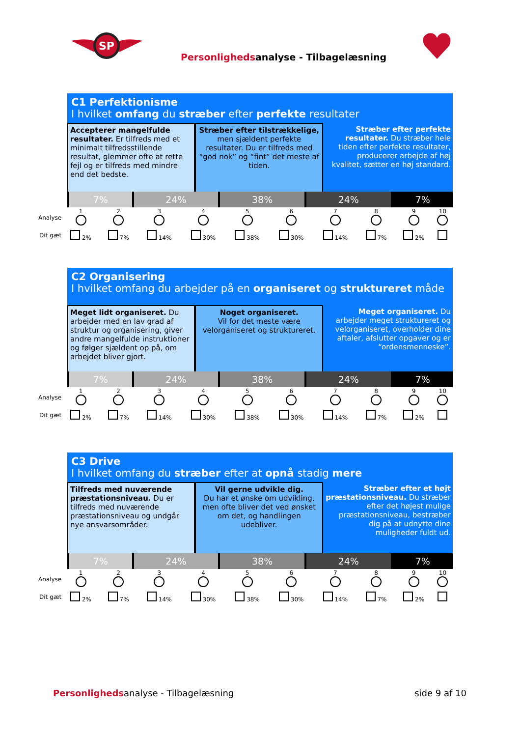SP
Personlighedsanalyse - Tilbagelæsning
C1 Perfektionisme
I hvilket omfang du stræber efter perfekte resultater
Accepterer mangelfulde resultater. Er tilfreds med et minimalt tilfredsstillende resultat, glemmer ofte at rette fejl og er tilfreds med mindre end det bedste.
Stræber efter tilstrækkelige, men sjældent perfekte resultater. Du er tilfreds med “god nok” og “fint” det meste af tiden.
Stræber efter perfekte resultater. Du stræber hele tiden efter perfekte resultater, producerer arbejde af høj kvalitet, sætter en høj standard.
| 7% | 24% | 38% | 24% | 7% |
| Analyse | 1 | 2 | 3 | 4 | 5 | 6 | 7 | 8 | 9 | 10 |
| Dit gæt | 2% | 7% | 14% | 30% | 38% | 30% | 14% | 7% | 2% | |
C2 Organisering
I hvilket omfang du arbejder på en organiseret og struktureret måde
Meget lidt organiseret. Du arbejder med en lav grad af struktur og organisering, giver andre mangelfulde instruktioner og følger sjældent op på, om arbejdet bliver gjort.
Noget organiseret.
Vil for det meste være velorganiseret og struktureret.
Meget organiseret. Du arbejder meget struktureret og velorganiseret, overholder dine aftaler, afslutter opgaver og er “ordensmenneske”.
| 7% | 24% | 38% | 24% | 7% |
| Analyse | 1 | 2 | 3 | 4 | 5 | 6 | 7 | 8 | 9 | 10 |
| Dit gæt | 2% | 7% | 14% | 30% | 38% | 30% | 14% | 7% | 2% | |
C3 Drive
I hvilket omfang du stræber efter at opnå stadig mere
Tilfreds med nuværende præstationsniveau. Du er tilfreds med nuværende præstationsniveau og undgår nye ansvarsområder.
Vil gerne udvikle dig.
Du har et ønske om udvikling, men ofte bliver det ved ønsket om det, og handlingen udebliver.
Stræber efter et højt præstationsniveau. Du stræber efter det højest mulige præstationsniveau, bestræber dig på at udnytte dine muligheder fuldt ud.
| 7% | 24% | 38% | 24% | 7% |
| Analyse | 1 | 2 | 3 | 4 | 5 | 6 | 7 | 8 | 9 | 10 |
| Dit gæt | 2% | 7% | 14% | 30% | 38% | 30% | 14% | 7% | 2% | |
Personlighedsanalyse - Tilbagelæsning
side 9 af 10